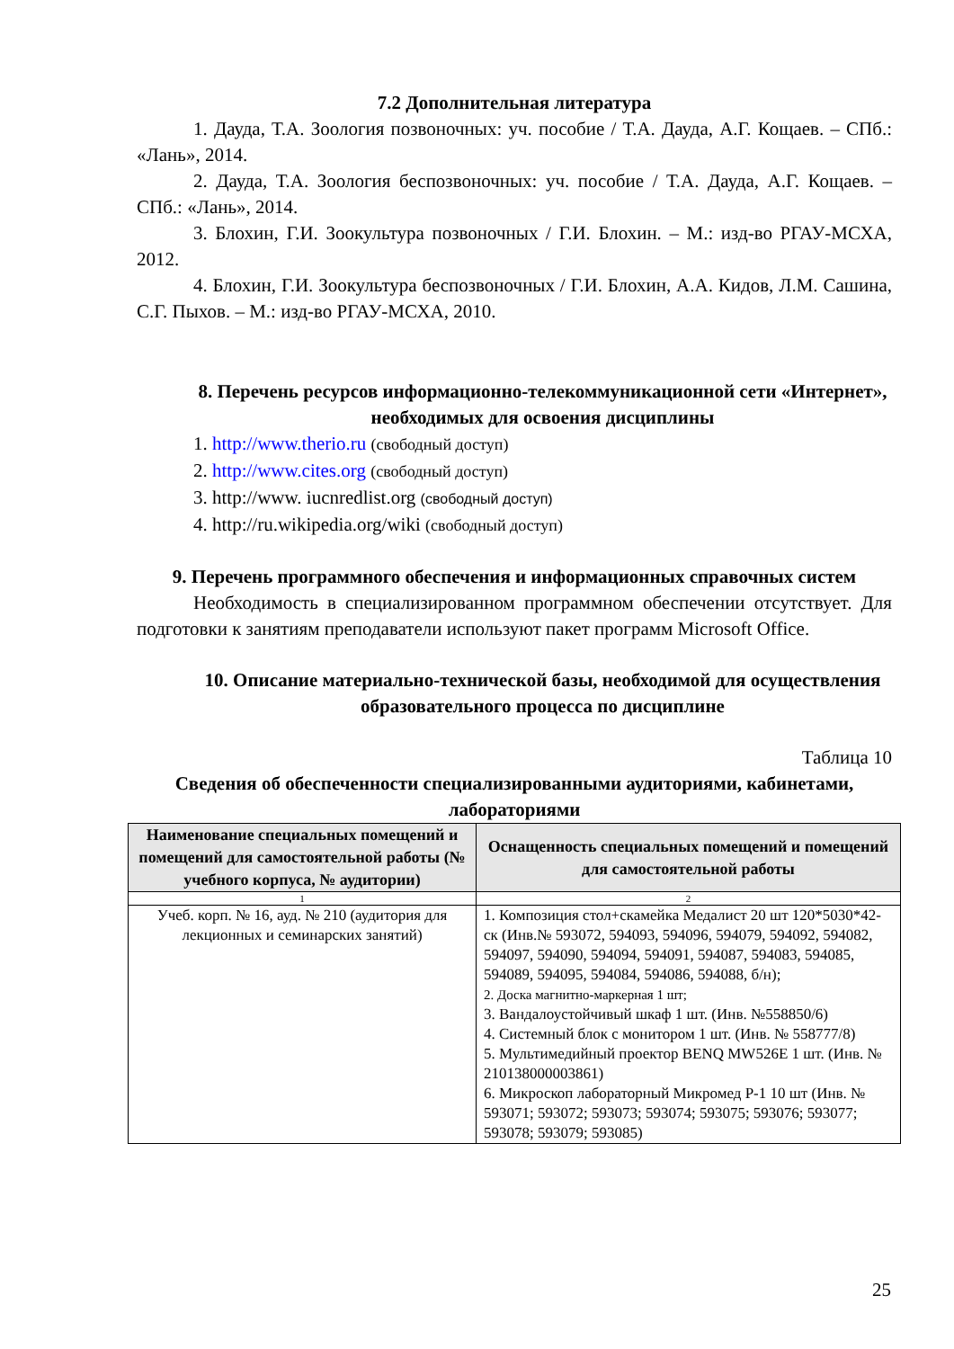7.2 Дополнительная литература
1. Дауда, Т.А. Зоология позвоночных: уч. пособие / Т.А. Дауда, А.Г. Кощаев. – СПб.: «Лань», 2014.
2. Дауда, Т.А. Зоология беспозвоночных: уч. пособие / Т.А. Дауда, А.Г. Кощаев. – СПб.: «Лань», 2014.
3. Блохин, Г.И. Зоокультура позвоночных / Г.И. Блохин. – М.: изд-во РГАУ-МСХА, 2012.
4. Блохин, Г.И. Зоокультура беспозвоночных / Г.И. Блохин, А.А. Кидов, Л.М. Сашина, С.Г. Пыхов. – М.: изд-во РГАУ-МСХА, 2010.
8. Перечень ресурсов информационно-телекоммуникационной сети «Интернет», необходимых для освоения дисциплины
1. http://www.therio.ru (свободный доступ)
2. http://www.cites.org (свободный доступ)
3. http://www. iucnredlist.org (свободный доступ)
4. http://ru.wikipedia.org/wiki (свободный доступ)
9. Перечень программного обеспечения и информационных справочных систем
Необходимость в специализированном программном обеспечении отсутствует. Для подготовки к занятиям преподаватели используют пакет программ Microsoft Office.
10. Описание материально-технической базы, необходимой для осуществления образовательного процесса по дисциплине
Таблица 10
Сведения об обеспеченности специализированными аудиториями, кабинетами, лабораториями
| Наименование специальных помещений и помещений для самостоятельной работы (№ учебного корпуса, № аудитории) | Оснащенность специальных помещений и помещений для самостоятельной работы |
| --- | --- |
| 1 | 2 |
| Учеб. корп. № 16, ауд. № 210 (аудитория для лекционных и семинарских занятий) | 1. Композиция стол+скамейка Медалист 20 шт 120*5030*42-ск (Инв.№ 593072, 594093, 594096, 594079, 594092, 594082, 594097, 594090, 594094, 594091, 594087, 594083, 594085, 594089, 594095, 594084, 594086, 594088, б/н); 2. Доска магнитно-маркерная 1 шт; 3. Вандалоустойчивый шкаф 1 шт. (Инв. №558850/6) 4. Системный блок с монитором 1 шт. (Инв. № 558777/8) 5. Мультимедийный проектор BENQ MW526E 1 шт. (Инв. № 210138000003861) 6. Микроскоп лабораторный Микромед Р-1 10 шт (Инв. № 593071; 593072; 593073; 593074; 593075; 593076; 593077; 593078; 593079; 593085) |
25